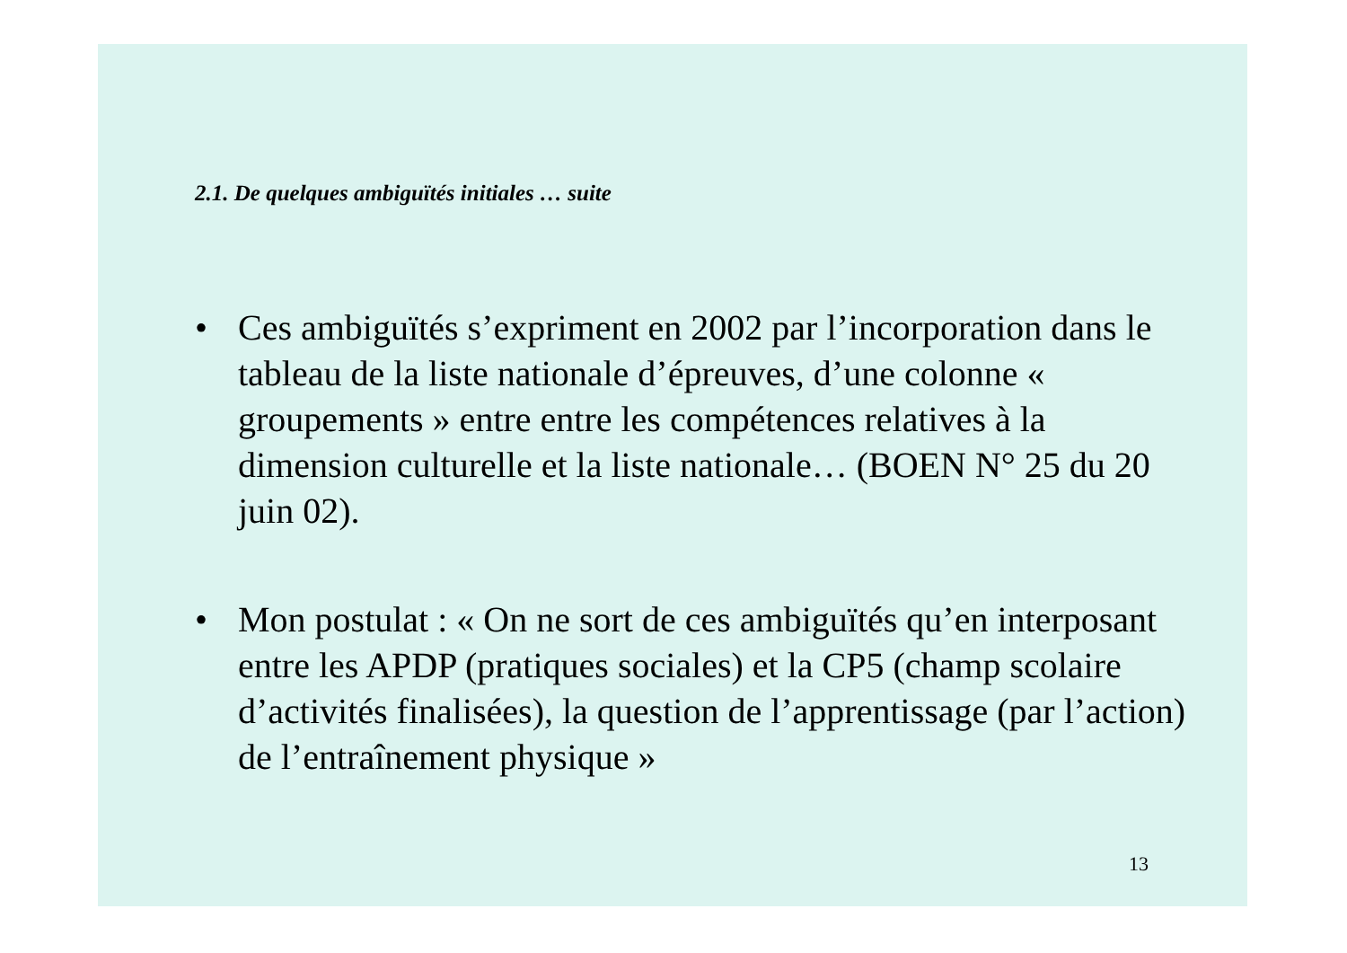2.1. De quelques ambiguïtés initiales … suite
• Ces ambiguïtés s’expriment en 2002 par l’incorporation dans le tableau de la liste nationale d’épreuves, d’une colonne « groupements » entre entre les compétences relatives à la dimension culturelle et la liste nationale… (BOEN N° 25 du 20 juin 02).
• Mon postulat : « On ne sort de ces ambiguïtés qu’en interposant entre les APDP (pratiques sociales) et la CP5 (champ scolaire d’activités finalisées), la question de l’apprentissage (par l’action) de l’entraînement physique »
13